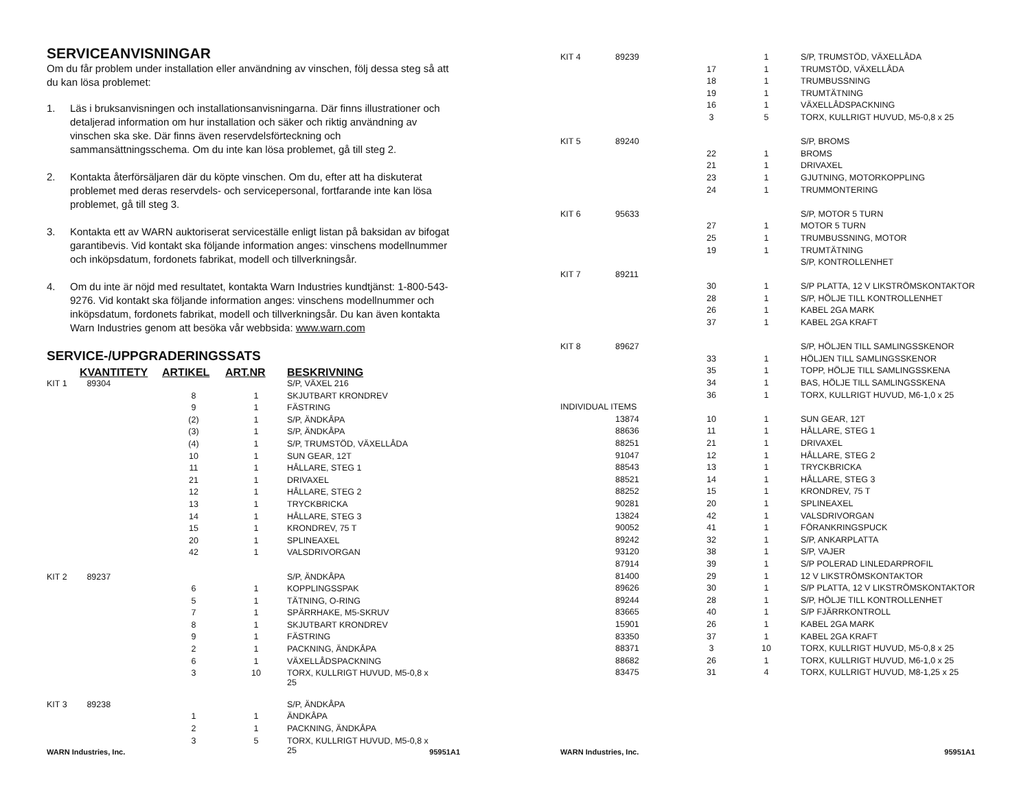SERVICEANVISNINGAR
Om du får problem under installation eller användning av vinschen, följ dessa steg så att du kan lösa problemet:
1. Läs i bruksanvisningen och installationsanvisningarna. Där finns illustrationer och detaljerad information om hur installation och säker och riktig användning av vinschen ska ske. Där finns även reservdelsförteckning och sammansättningsschema. Om du inte kan lösa problemet, gå till steg 2.
2. Kontakta återförsäljaren där du köpte vinschen. Om du, efter att ha diskuterat problemet med deras reservdels- och servicepersonal, fortfarande inte kan lösa problemet, gå till steg 3.
3. Kontakta ett av WARN auktoriserat serviceställe enligt listan på baksidan av bifogat garantibevis. Vid kontakt ska följande information anges: vinschens modellnummer och inköpsdatum, fordonets fabrikat, modell och tillverkningsår.
4. Om du inte är nöjd med resultatet, kontakta Warn Industries kundtjänst: 1-800-543-9276. Vid kontakt ska följande information anges: vinschens modellnummer och inköpsdatum, fordonets fabrikat, modell och tillverkningsår. Du kan även kontakta Warn Industries genom att besöka vår webbsida: www.warn.com
SERVICE-/UPPGRADERINGSSATS
| | KVANTITETY | ARTIKEL | ART.NR | BESKRIVNING |
| --- | --- | --- | --- | --- |
| KIT 1 | 89304 | | | S/P, VÄXEL 216 |
| | | 8 | 1 | SKJUTBART KRONDREV |
| | | 9 | 1 | FÄSTRING |
| | | (2) | 1 | S/P, ÄNDKÅPA |
| | | (3) | 1 | S/P, ÄNDKÅPA |
| | | (4) | 1 | S/P, TRUMSTÖD, VÄXELLÅDA |
| | | 10 | 1 | SUN GEAR, 12T |
| | | 11 | 1 | HÅLLARE, STEG 1 |
| | | 21 | 1 | DRIVAXEL |
| | | 12 | 1 | HÅLLARE, STEG 2 |
| | | 13 | 1 | TRYCKBRICKA |
| | | 14 | 1 | HÅLLARE, STEG 3 |
| | | 15 | 1 | KRONDREV, 75 T |
| | | 20 | 1 | SPLINEAXEL |
| | | 42 | 1 | VALSDRIVORGAN |
| KIT 2 | 89237 | | | S/P, ÄNDKÅPA |
| | | 6 | 1 | KOPPLINGSSPAK |
| | | 5 | 1 | TÄTNING, O-RING |
| | | 7 | 1 | SPÄRRHAKE, M5-SKRUV |
| | | 8 | 1 | SKJUTBART KRONDREV |
| | | 9 | 1 | FÄSTRING |
| | | 2 | 1 | PACKNING, ÄNDKÅPA |
| | | 6 | 1 | VÄXELLÅDSPACKNING |
| | | 3 | 10 | TORX, KULLRIGT HUVUD, M5-0,8 x 25 |
| KIT 3 | 89238 | | | S/P, ÄNDKÅPA |
| | | 1 | 1 | ÄNDKÅPA |
| | | 2 | 1 | PACKNING, ÄNDKÅPA |
| | | 3 | 5 | TORX, KULLRIGT HUVUD, M5-0,8 x 25 |
WARN Industries, Inc. 95951A1
| KIT 4 | 89239 | | 1 | S/P, TRUMSTÖD, VÄXELLÅDA |
| | | 17 | 1 | TRUMSTÖD, VÄXELLÅDA |
| | | 18 | 1 | TRUMBUSSNING |
| | | 19 | 1 | TRUMTÄTNING |
| | | 16 | 1 | VÄXELLÅDSPACKNING |
| | | 3 | 5 | TORX, KULLRIGT HUVUD, M5-0,8 x 25 |
| KIT 5 | 89240 | | | S/P, BROMS |
| | | 22 | 1 | BROMS |
| | | 21 | 1 | DRIVAXEL |
| | | 23 | 1 | GJUTNING, MOTORKOPPLING |
| | | 24 | 1 | TRUMMONTERING |
| KIT 6 | 95633 | | | S/P, MOTOR 5 TURN |
| | | 27 | 1 | MOTOR 5 TURN |
| | | 25 | 1 | TRUMBUSSNING, MOTOR |
| | | 19 | 1 | TRUMTÄTNING |
| | | | | S/P, KONTROLLENHET |
| KIT 7 | 89211 | | | |
| | | 30 | 1 | S/P PLATTA, 12 V LIKSTRÖMSKONTAKTOR |
| | | 28 | 1 | S/P, HÖLJE TILL KONTROLLENHET |
| | | 26 | 1 | KABEL 2GA MARK |
| | | 37 | 1 | KABEL 2GA KRAFT |
| KIT 8 | 89627 | | | S/P, HÖLJEN TILL SAMLINGSSKENOR |
| | | 33 | 1 | HÖLJEN TILL SAMLINGSSKENOR |
| | | 35 | 1 | TOPP, HÖLJE TILL SAMLINGSSKENA |
| | | 34 | 1 | BAS, HÖLJE TILL SAMLINGSSKENA |
| | | 36 | 1 | TORX, KULLRIGT HUVUD, M6-1,0 x 25 |
| INDIVIDUAL ITEMS | | | | |
| | 13874 | 10 | 1 | SUN GEAR, 12T |
| | 88636 | 11 | 1 | HÅLLARE, STEG 1 |
| | 88251 | 21 | 1 | DRIVAXEL |
| | 91047 | 12 | 1 | HÅLLARE, STEG 2 |
| | 88543 | 13 | 1 | TRYCKBRICKA |
| | 88521 | 14 | 1 | HÅLLARE, STEG 3 |
| | 88252 | 15 | 1 | KRONDREV, 75 T |
| | 90281 | 20 | 1 | SPLINEAXEL |
| | 13824 | 42 | 1 | VALSDRIVORGAN |
| | 90052 | 41 | 1 | FÖRANKRINGSPUCK |
| | 89242 | 32 | 1 | S/P, ANKARPLATTA |
| | 93120 | 38 | 1 | S/P, VAJER |
| | 87914 | 39 | 1 | S/P POLERAD LINLEDARPROFIL |
| | 81400 | 29 | 1 | 12 V LIKSTRÖMSKONTAKTOR |
| | 89626 | 30 | 1 | S/P PLATTA, 12 V LIKSTRÖMSKONTAKTOR |
| | 89244 | 28 | 1 | S/P, HÖLJE TILL KONTROLLENHET |
| | 83665 | 40 | 1 | S/P FJÄRRKONTROLL |
| | 15901 | 26 | 1 | KABEL 2GA MARK |
| | 83350 | 37 | 1 | KABEL 2GA KRAFT |
| | 88371 | 3 | 10 | TORX, KULLRIGT HUVUD, M5-0,8 x 25 |
| | 88682 | 26 | 1 | TORX, KULLRIGT HUVUD, M6-1,0 x 25 |
| | 83475 | 31 | 4 | TORX, KULLRIGT HUVUD, M8-1,25 x 25 |
WARN Industries, Inc. 95951A1